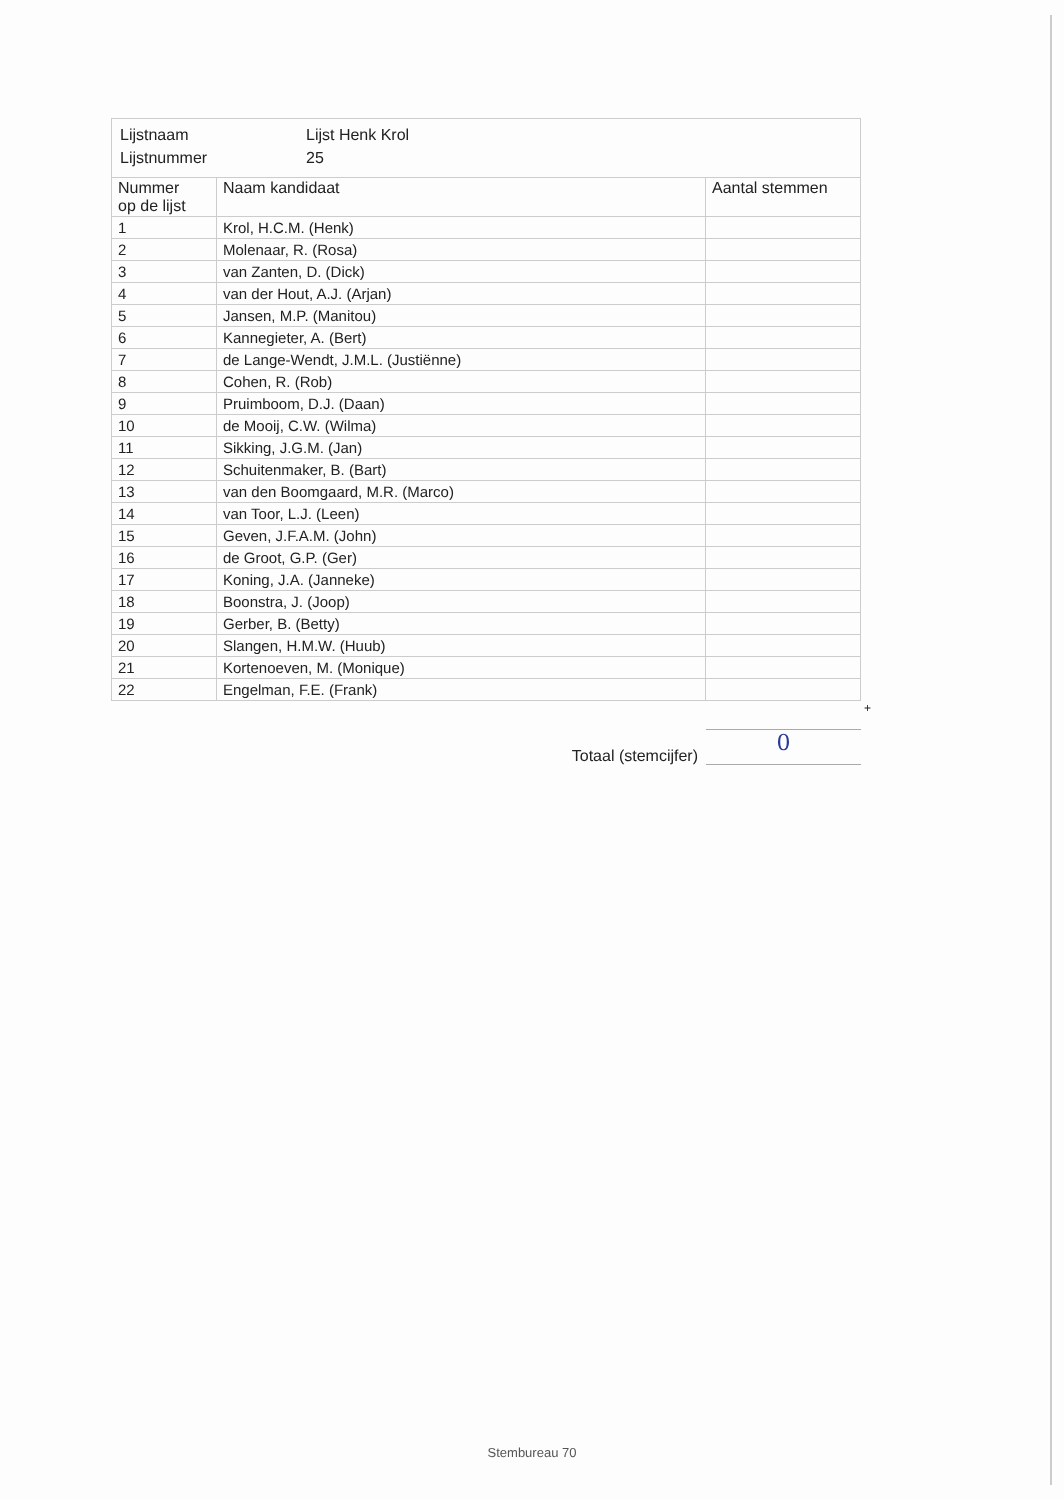| Lijstnaam | Lijst Henk Krol |
| Lijstnummer | 25 |
| Nummer op de lijst | Naam kandidaat | Aantal stemmen |
| --- | --- | --- |
| 1 | Krol, H.C.M. (Henk) | |
| 2 | Molenaar, R. (Rosa) | |
| 3 | van Zanten, D. (Dick) | |
| 4 | van der Hout, A.J. (Arjan) | |
| 5 | Jansen, M.P. (Manitou) | |
| 6 | Kannegieter, A. (Bert) | |
| 7 | de Lange-Wendt, J.M.L. (Justiënne) | |
| 8 | Cohen, R. (Rob) | |
| 9 | Pruimboom, D.J. (Daan) | |
| 10 | de Mooij, C.W. (Wilma) | |
| 11 | Sikking, J.G.M. (Jan) | |
| 12 | Schuitenmaker, B. (Bart) | |
| 13 | van den Boomgaard, M.R. (Marco) | |
| 14 | van Toor, L.J. (Leen) | |
| 15 | Geven, J.F.A.M. (John) | |
| 16 | de Groot, G.P. (Ger) | |
| 17 | Koning, J.A. (Janneke) | |
| 18 | Boonstra, J. (Joop) | |
| 19 | Gerber, B. (Betty) | |
| 20 | Slangen, H.M.W. (Huub) | |
| 21 | Kortenoeven, M. (Monique) | |
| 22 | Engelman, F.E. (Frank) | |
+
Totaal (stemcijfer)
0
Stembureau 70